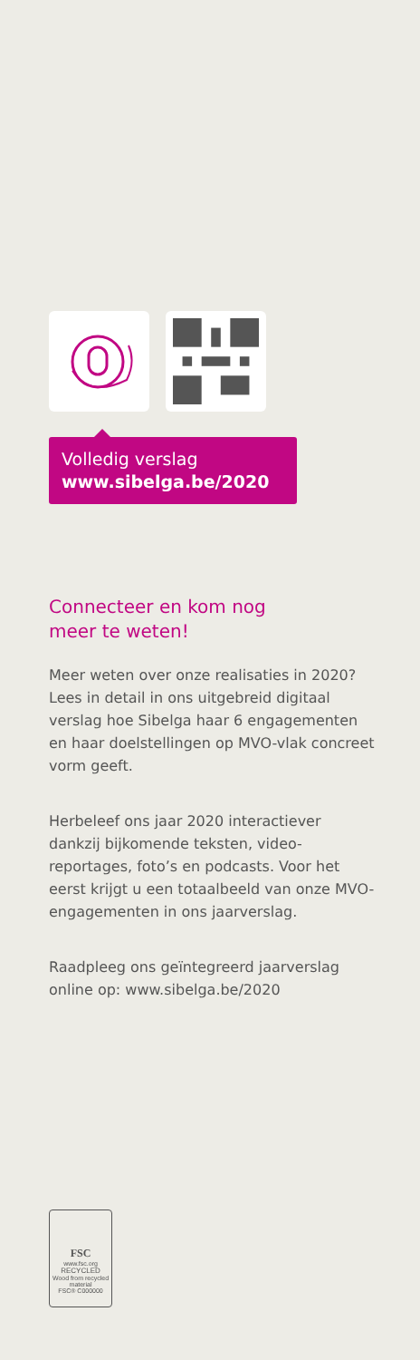Volledig verslag
www.sibelga.be/2020
Connecteer en kom nog
meer te weten!
Meer weten over onze realisaties in 2020? Lees in detail in ons uitgebreid digitaal verslag hoe Sibelga haar 6 engagementen en haar doelstellingen op MVO-vlak concreet vorm geeft.
Herbeleef ons jaar 2020 interactiever dankzij bijkomende teksten, video-reportages, foto’s en podcasts. Voor het eerst krijgt u een totaalbeeld van onze MVO-engagementen in ons jaarverslag.
Raadpleeg ons geïntegreerd jaarverslag online op: www.sibelga.be/2020
FSC
www.fsc.org
RECYCLED
Wood from recycled material
FSC® C000000